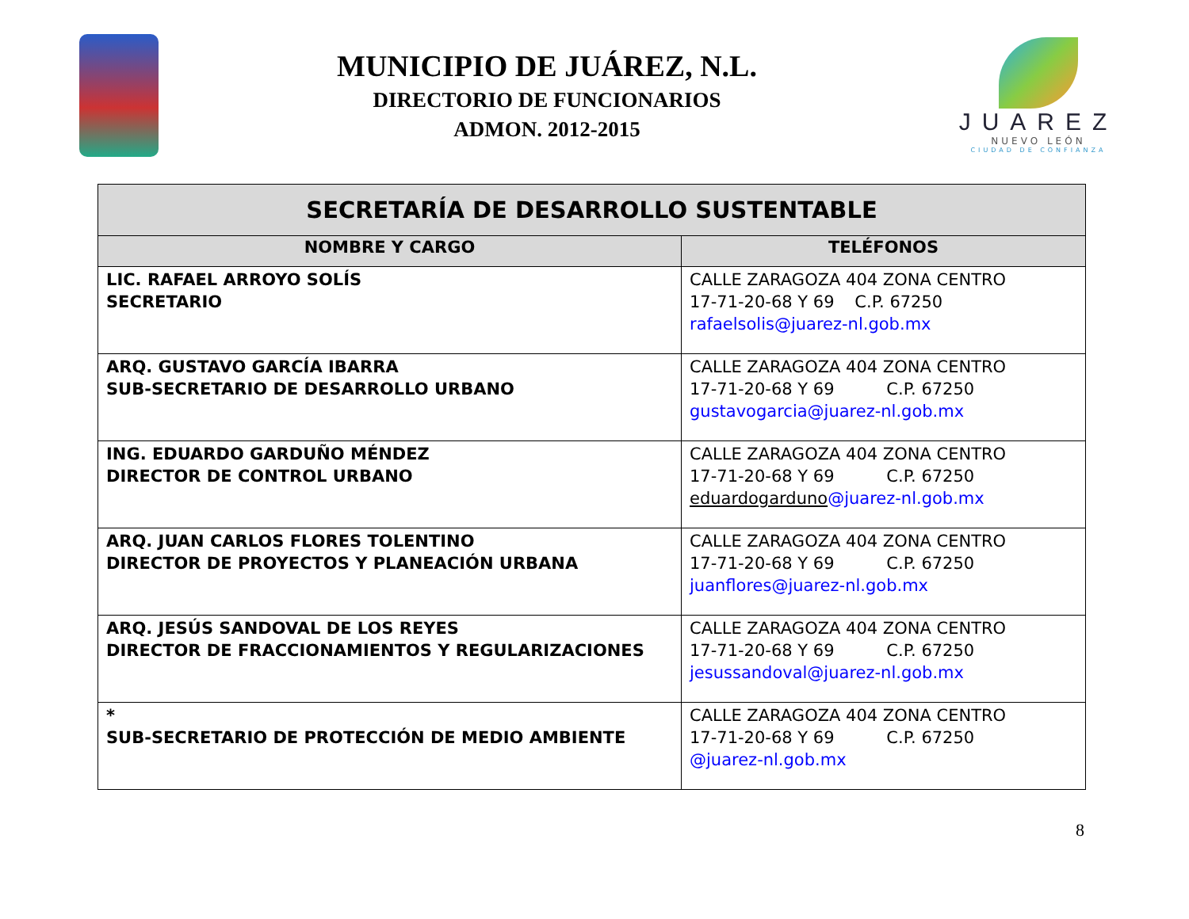MUNICIPIO DE JUÁREZ, N.L.
DIRECTORIO DE FUNCIONARIOS
ADMON. 2012-2015
JUAREZ
NUEVO LEÓN
CIUDAD DE CONFIANZA
| SECRETARÍA DE DESARROLLO SUSTENTABLE | |
| --- | --- |
| NOMBRE Y CARGO | TELÉFONOS |
| LIC. RAFAEL ARROYO SOLÍS SECRETARIO | CALLE ZARAGOZA 404 ZONA CENTRO 17-71-20-68 Y 69 C.P. 67250 rafaelsolis@juarez-nl.gob.mx |
| ARQ. GUSTAVO GARCÍA IBARRA SUB-SECRETARIO DE DESARROLLO URBANO | CALLE ZARAGOZA 404 ZONA CENTRO 17-71-20-68 Y 69 C.P. 67250 gustavogarcia@juarez-nl.gob.mx |
| ING. EDUARDO GARDUÑO MÉNDEZ DIRECTOR DE CONTROL URBANO | CALLE ZARAGOZA 404 ZONA CENTRO 17-71-20-68 Y 69 C.P. 67250 eduardogarduno @juarez-nl.gob.mx |
| ARQ. JUAN CARLOS FLORES TOLENTINO DIRECTOR DE PROYECTOS Y PLANEACIÓN URBANA | CALLE ZARAGOZA 404 ZONA CENTRO 17-71-20-68 Y 69 C.P. 67250 juanflores@juarez-nl.gob.mx |
| ARQ. JESÚS SANDOVAL DE LOS REYES DIRECTOR DE FRACCIONAMIENTOS Y REGULARIZACIONES | CALLE ZARAGOZA 404 ZONA CENTRO 17-71-20-68 Y 69 C.P. 67250 jesussandoval@juarez-nl.gob.mx |
| * SUB-SECRETARIO DE PROTECCIÓN DE MEDIO AMBIENTE | CALLE ZARAGOZA 404 ZONA CENTRO 17-71-20-68 Y 69 C.P. 67250 @juarez-nl.gob.mx |
8